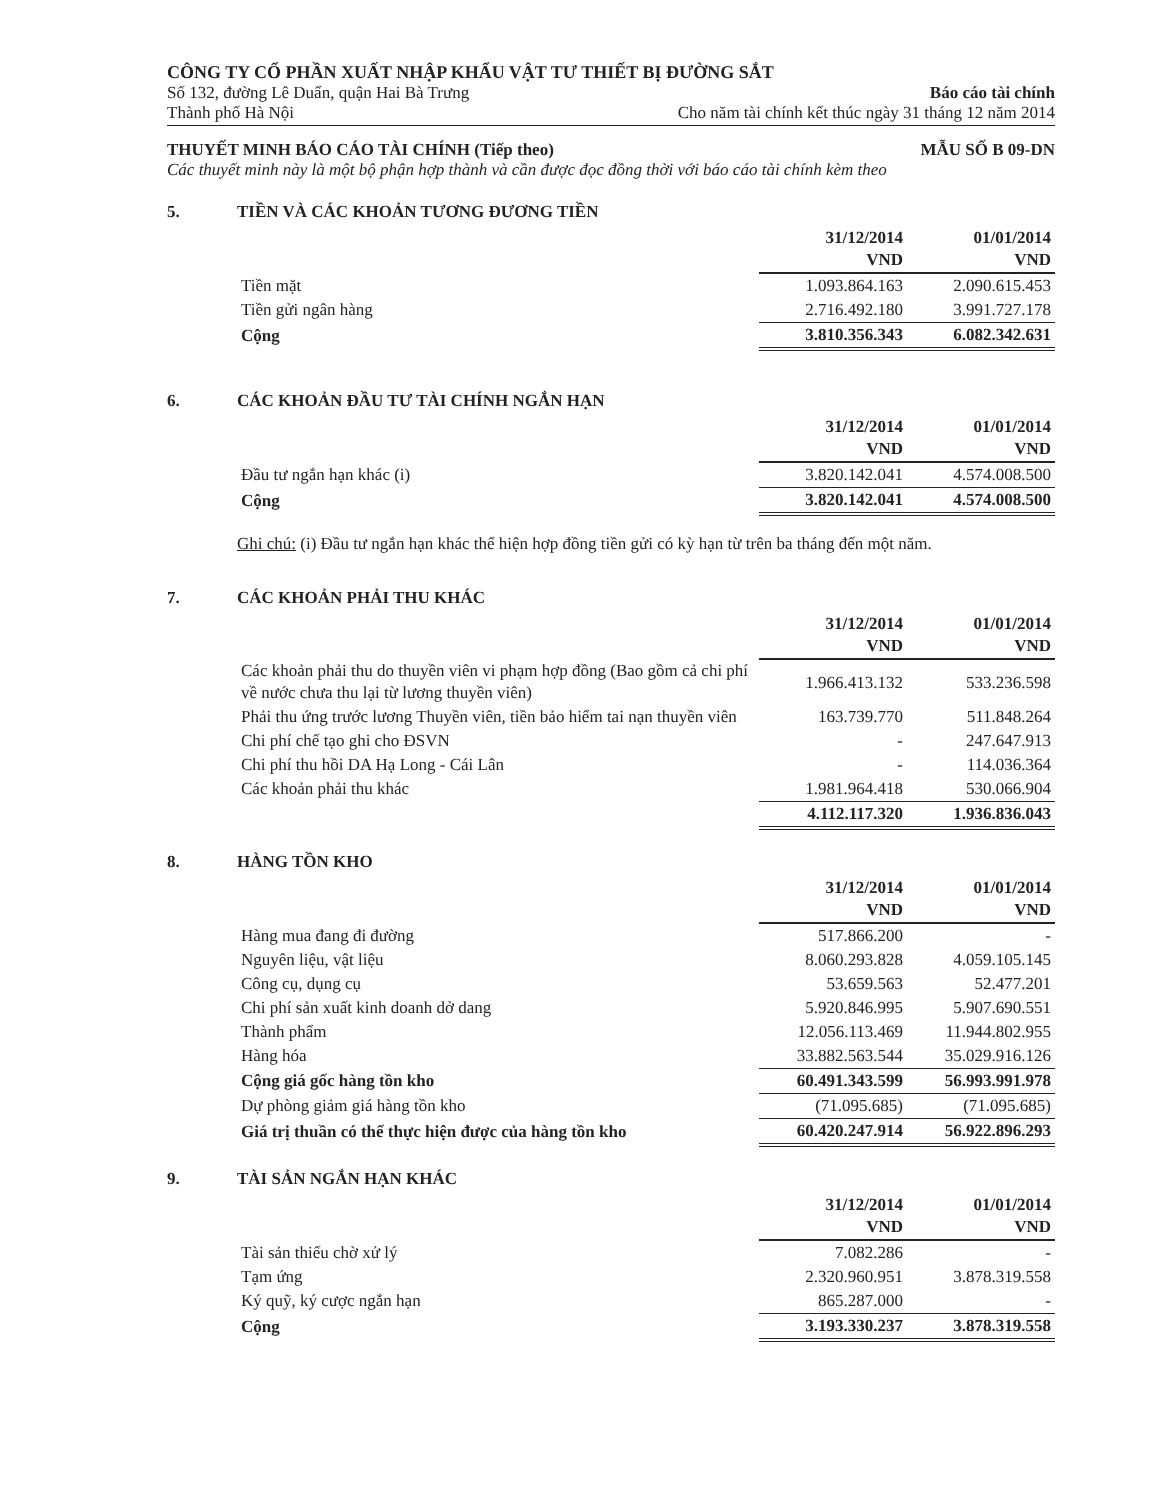CÔNG TY CỔ PHẦN XUẤT NHẬP KHẨU VẬT TƯ THIẾT BỊ ĐƯỜNG SẮT
Số 132, đường Lê Duẩn, quận Hai Bà Trưng
Thành phố Hà Nội
Báo cáo tài chính
Cho năm tài chính kết thúc ngày 31 tháng 12 năm 2014
THUYẾT MINH BÁO CÁO TÀI CHÍNH (Tiếp theo) MẪU SỐ B 09-DN
Các thuyết minh này là một bộ phận hợp thành và cần được đọc đồng thời với báo cáo tài chính kèm theo
5. TIỀN VÀ CÁC KHOẢN TƯƠNG ĐƯƠNG TIỀN
| | 31/12/2014 VND | 01/01/2014 VND |
| --- | --- | --- |
| Tiền mặt | 1.093.864.163 | 2.090.615.453 |
| Tiền gửi ngân hàng | 2.716.492.180 | 3.991.727.178 |
| Cộng | 3.810.356.343 | 6.082.342.631 |
6. CÁC KHOẢN ĐẦU TƯ TÀI CHÍNH NGẮN HẠN
| | 31/12/2014 VND | 01/01/2014 VND |
| --- | --- | --- |
| Đầu tư ngắn hạn khác (i) | 3.820.142.041 | 4.574.008.500 |
| Cộng | 3.820.142.041 | 4.574.008.500 |
Ghi chú: (i) Đầu tư ngắn hạn khác thể hiện hợp đồng tiền gửi có kỳ hạn từ trên ba tháng đến một năm.
7. CÁC KHOẢN PHẢI THU KHÁC
| | 31/12/2014 VND | 01/01/2014 VND |
| --- | --- | --- |
| Các khoản phải thu do thuyền viên vi phạm hợp đồng (Bao gồm cả chi phí về nước chưa thu lại từ lương thuyền viên) | 1.966.413.132 | 533.236.598 |
| Phải thu ứng trước lương Thuyền viên, tiền bảo hiểm tai nạn thuyền viên | 163.739.770 | 511.848.264 |
| Chi phí chế tạo ghi cho ĐSVN | - | 247.647.913 |
| Chi phí thu hồi DA Hạ Long - Cái Lân | - | 114.036.364 |
| Các khoản phải thu khác | 1.981.964.418 | 530.066.904 |
| | 4.112.117.320 | 1.936.836.043 |
8. HÀNG TỒN KHO
| | 31/12/2014 VND | 01/01/2014 VND |
| --- | --- | --- |
| Hàng mua đang đi đường | 517.866.200 | - |
| Nguyên liệu, vật liệu | 8.060.293.828 | 4.059.105.145 |
| Công cụ, dụng cụ | 53.659.563 | 52.477.201 |
| Chi phí sản xuất kinh doanh dở dang | 5.920.846.995 | 5.907.690.551 |
| Thành phẩm | 12.056.113.469 | 11.944.802.955 |
| Hàng hóa | 33.882.563.544 | 35.029.916.126 |
| Cộng giá gốc hàng tồn kho | 60.491.343.599 | 56.993.991.978 |
| Dự phòng giảm giá hàng tồn kho | (71.095.685) | (71.095.685) |
| Giá trị thuần có thể thực hiện được của hàng tồn kho | 60.420.247.914 | 56.922.896.293 |
9. TÀI SẢN NGẮN HẠN KHÁC
| | 31/12/2014 VND | 01/01/2014 VND |
| --- | --- | --- |
| Tài sản thiếu chờ xử lý | 7.082.286 | - |
| Tạm ứng | 2.320.960.951 | 3.878.319.558 |
| Ký quỹ, ký cược ngắn hạn | 865.287.000 | - |
| Cộng | 3.193.330.237 | 3.878.319.558 |